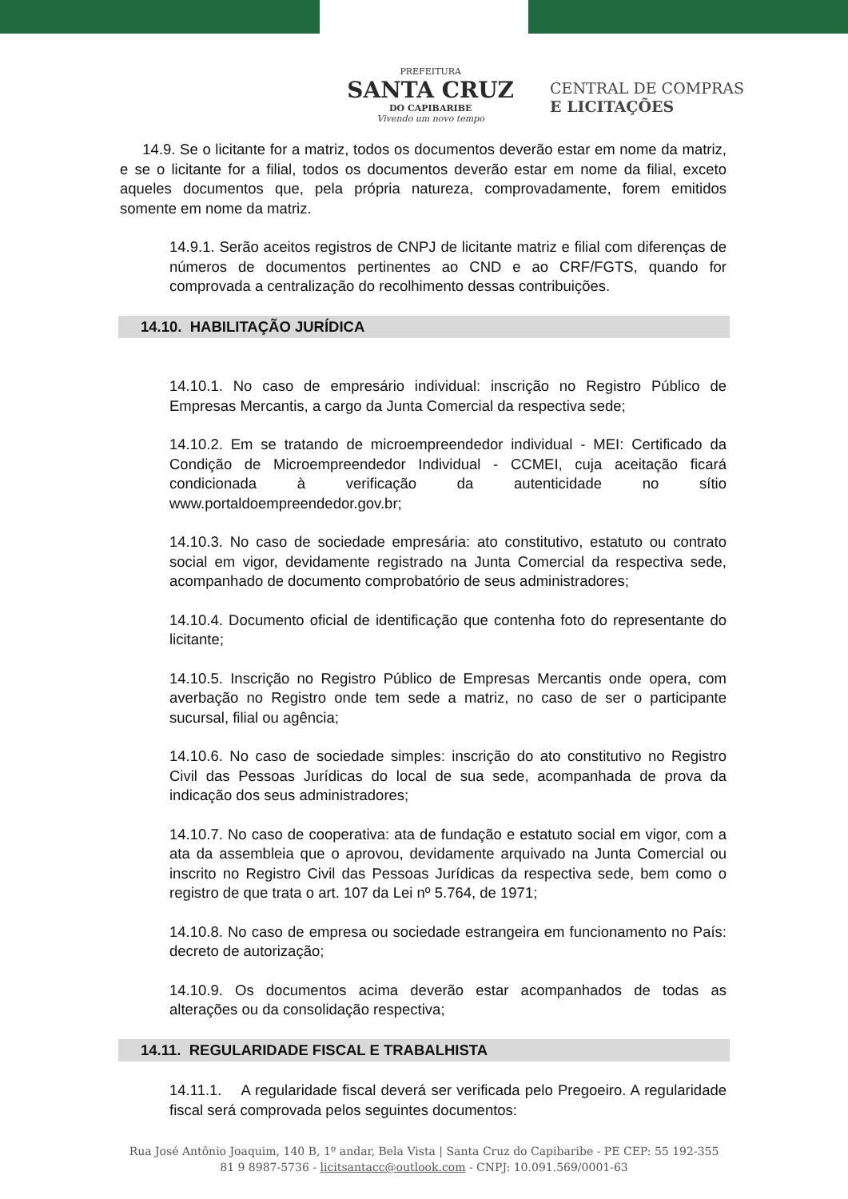PREFEITURA
SANTA CRUZ
DO CAPIBARIBE
Vivendo um novo tempo
CENTRAL DE COMPRAS
E LICITAÇÕES
14.9. Se o licitante for a matriz, todos os documentos deverão estar em nome da matriz, e se o licitante for a filial, todos os documentos deverão estar em nome da filial, exceto aqueles documentos que, pela própria natureza, comprovadamente, forem emitidos somente em nome da matriz.
14.9.1. Serão aceitos registros de CNPJ de licitante matriz e filial com diferenças de números de documentos pertinentes ao CND e ao CRF/FGTS, quando for comprovada a centralização do recolhimento dessas contribuições.
14.10. HABILITAÇÃO JURÍDICA
14.10.1. No caso de empresário individual: inscrição no Registro Público de Empresas Mercantis, a cargo da Junta Comercial da respectiva sede;
14.10.2. Em se tratando de microempreendedor individual - MEI: Certificado da Condição de Microempreendedor Individual - CCMEI, cuja aceitação ficará condicionada à verificação da autenticidade no sítio www.portaldoempreendedor.gov.br;
14.10.3. No caso de sociedade empresária: ato constitutivo, estatuto ou contrato social em vigor, devidamente registrado na Junta Comercial da respectiva sede, acompanhado de documento comprobatório de seus administradores;
14.10.4. Documento oficial de identificação que contenha foto do representante do licitante;
14.10.5. Inscrição no Registro Público de Empresas Mercantis onde opera, com averbação no Registro onde tem sede a matriz, no caso de ser o participante sucursal, filial ou agência;
14.10.6. No caso de sociedade simples: inscrição do ato constitutivo no Registro Civil das Pessoas Jurídicas do local de sua sede, acompanhada de prova da indicação dos seus administradores;
14.10.7. No caso de cooperativa: ata de fundação e estatuto social em vigor, com a ata da assembleia que o aprovou, devidamente arquivado na Junta Comercial ou inscrito no Registro Civil das Pessoas Jurídicas da respectiva sede, bem como o registro de que trata o art. 107 da Lei nº 5.764, de 1971;
14.10.8. No caso de empresa ou sociedade estrangeira em funcionamento no País: decreto de autorização;
14.10.9. Os documentos acima deverão estar acompanhados de todas as alterações ou da consolidação respectiva;
14.11. REGULARIDADE FISCAL E TRABALHISTA
14.11.1. A regularidade fiscal deverá ser verificada pelo Pregoeiro. A regularidade fiscal será comprovada pelos seguintes documentos:
Rua José Antônio Joaquim, 140 B, 1º andar, Bela Vista | Santa Cruz do Capibaribe - PE CEP: 55 192-355
81 9 8987-5736 - licitsantacc@outlook.com - CNPJ: 10.091.569/0001-63